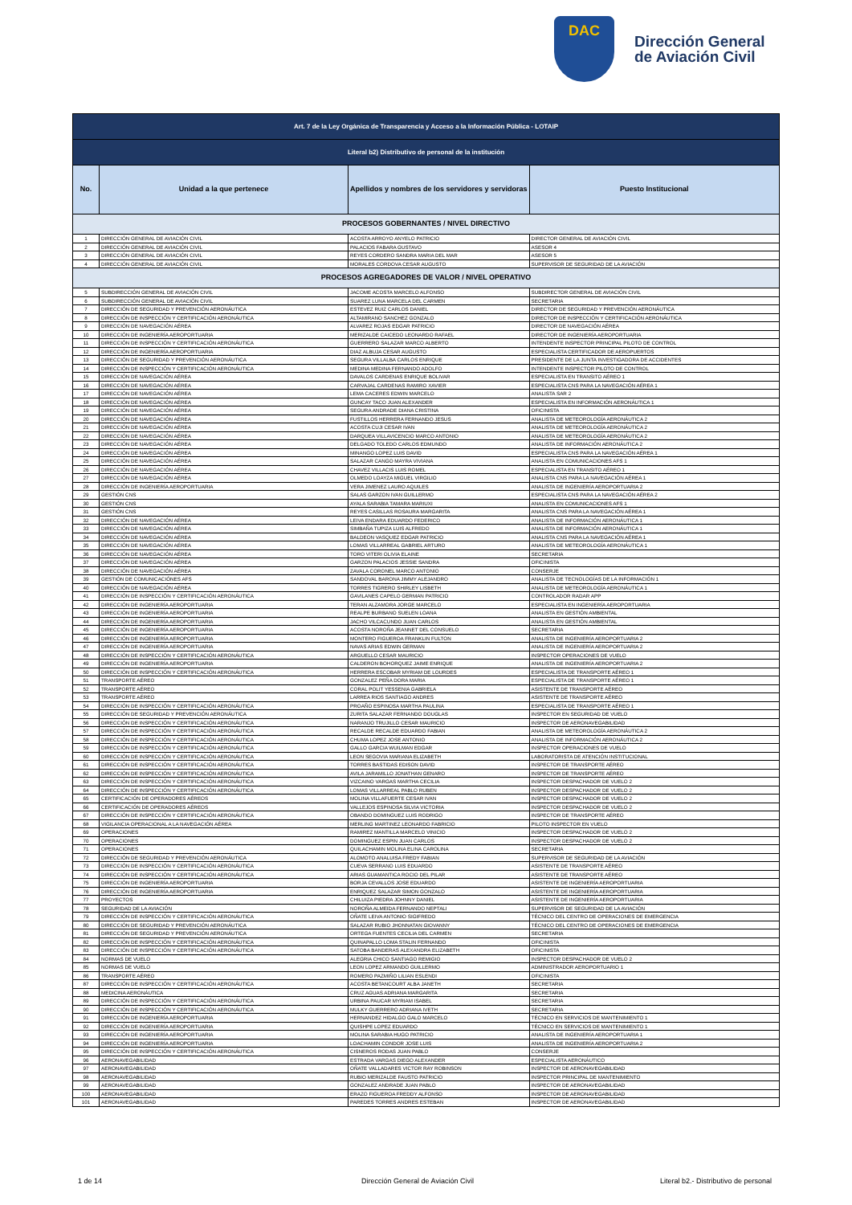DAC
Dirección General
de Aviación Civil
| Art. 7 de la Ley Orgánica de Transparencia y Acceso a la Información Pública - LOTAIP | | | |
| Literal b2) Distributivo de personal de la institución | | | |
| No. | Unidad a la que pertenece | Apellidos y nombres de los servidores y servidoras | Puesto Institucional |
| PROCESOS GOBERNANTES / NIVEL DIRECTIVO | | | |
| 1 | DIRECCIÓN GENERAL DE AVIACIÓN CIVIL | ACOSTA ARROYO ANYELO PATRICIO | DIRECTOR GENERAL DE AVIACIÓN CIVIL |
| 2 | DIRECCIÓN GENERAL DE AVIACIÓN CIVIL | PALACIOS FABARA GUSTAVO | ASESOR 4 |
| 3 | DIRECCIÓN GENERAL DE AVIACIÓN CIVIL | REYES CORDERO SANDRA MARIA DEL MAR | ASESOR 5 |
| 4 | DIRECCIÓN GENERAL DE AVIACIÓN CIVIL | MORALES CORDOVA CESAR AUGUSTO | SUPERVISOR DE SEGURIDAD DE LA AVIACIÓN |
| PROCESOS AGREGADORES DE VALOR / NIVEL OPERATIVO | | | |
| 5 | SUBDIRECCIÓN GENERAL DE AVIACIÓN CIVIL | JACOME ACOSTA MARCELO ALFONSO | SUBDIRECTOR GENERAL DE AVIACIÓN CIVIL |
| 6 | SUBDIRECCIÓN GENERAL DE AVIACIÓN CIVIL | SUAREZ LUNA MARCELA DEL CARMEN | SECRETARIA |
| 7 | DIRECCIÓN DE SEGURIDAD Y PREVENCIÓN AERONÁUTICA | ESTEVEZ RUIZ CARLOS DANIEL | DIRECTOR DE SEGURIDAD Y PREVENCIÓN AERONÁUTICA |
| 8 | DIRECCIÓN DE INSPECCIÓN Y CERTIFICACIÓN AERONÁUTICA | ALTAMIRANO SANCHEZ GONZALO | DIRECTOR DE INSPECCIÓN Y CERTIFICACIÓN AERONÁUTICA |
| 9 | DIRECCIÓN DE NAVEGACIÓN AÉREA | ALVAREZ ROJAS EDGAR PATRICIO | DIRECTOR DE NAVEGACIÓN AÉREA |
| 10 | DIRECCIÓN DE INGENIERÍA AEROPORTUARIA | MERIZALDE CAICEDO LEONARDO RAFAEL | DIRECTOR DE INGENIERÍA AEROPORTUARIA |
| 11 | DIRECCIÓN DE INSPECCIÓN Y CERTIFICACIÓN AERONÁUTICA | GUERRERO SALAZAR MARCO ALBERTO | INTENDENTE INSPECTOR PRINCIPAL PILOTO DE CONTROL |
| 12 | DIRECCIÓN DE INGENIERÍA AEROPORTUARIA | DIAZ ALBUJA CESAR AUGUSTO | ESPECIALISTA CERTIFICADOR DE AEROPUERTOS |
| 13 | DIRECCIÓN DE SEGURIDAD Y PREVENCIÓN AERONÁUTICA | SEGURA VILLALBA CARLOS ENRIQUE | PRESIDENTE DE LA JUNTA INVESTIGADORA DE ACCIDENTES |
| 14 | DIRECCIÓN DE INSPECCIÓN Y CERTIFICACIÓN AERONÁUTICA | MEDINA MEDINA FERNANDO ADOLFO | INTENDENTE INSPECTOR PILOTO DE CONTROL |
| 15 | DIRECCIÓN DE NAVEGACIÓN AÉREA | DAVALOS CARDENAS ENRIQUE BOLIVAR | ESPECIALISTA EN TRANSITO AÉREO 1 |
| 16 | DIRECCIÓN DE NAVEGACIÓN AÉREA | CARVAJAL CARDENAS RAMIRO XAVIER | ESPECIALISTA CNS PARA LA NAVEGACIÓN AÉREA 1 |
| 17 | DIRECCIÓN DE NAVEGACIÓN AÉREA | LEMA CACERES EDWIN MARCELO | ANALISTA SAR 2 |
| 18 | DIRECCIÓN DE NAVEGACIÓN AÉREA | GUNCAY TACO JUAN ALEXANDER | ESPECIALISTA EN INFORMACIÓN AERONÁUTICA 1 |
| 19 | DIRECCIÓN DE NAVEGACIÓN AÉREA | SEGURA ANDRADE DIANA CRISTINA | OFICINISTA |
| 20 | DIRECCIÓN DE NAVEGACIÓN AÉREA | FUSTILLOS HERRERA FERNANDO JESUS | ANALISTA DE METEOROLOGÍA AERONÁUTICA 2 |
| 21 | DIRECCIÓN DE NAVEGACIÓN AÉREA | ACOSTA CUJI CESAR IVAN | ANALISTA DE METEOROLOGÍA AERONÁUTICA 2 |
| 22 | DIRECCIÓN DE NAVEGACIÓN AÉREA | DARQUEA VILLAVICENCIO MARCO ANTONIO | ANALISTA DE METEOROLOGÍA AERONÁUTICA 2 |
| 23 | DIRECCIÓN DE NAVEGACIÓN AÉREA | DELGADO TOLEDO CARLOS EDMUNDO | ANALISTA DE INFORMACIÓN AERONÁUTICA 2 |
| 24 | DIRECCIÓN DE NAVEGACIÓN AÉREA | MINANGO LOPEZ LUIS DAVID | ESPECIALISTA CNS PARA LA NAVEGACIÓN AÉREA 1 |
| 25 | DIRECCIÓN DE NAVEGACIÓN AÉREA | SALAZAR CANGO MAYRA VIVIANA | ANALISTA EN COMUNICACIONES AFS 1 |
| 26 | DIRECCIÓN DE NAVEGACIÓN AÉREA | CHAVEZ VILLACIS LUIS ROMEL | ESPECIALISTA EN TRANSITO AÉREO 1 |
| 27 | DIRECCIÓN DE NAVEGACIÓN AÉREA | OLMEDO LOAYZA MIGUEL VIRGILIO | ANALISTA CNS PARA LA NAVEGACIÓN AÉREA 1 |
| 28 | DIRECCIÓN DE INGENIERÍA AEROPORTUARIA | VERA JIMENEZ LAURO AQUILES | ANALISTA DE INGENIERÍA AEROPORTUARIA 2 |
| 29 | GESTIÓN CNS | SALAS GARZON IVAN GUILLERMO | ESPECIALISTA CNS PARA LA NAVEGACIÓN AÉREA 2 |
| 30 | GESTIÓN CNS | AYALA SARABIA TAMARA MARIUXI | ANALISTA EN COMUNICACIONES AFS 1 |
| 31 | GESTIÓN CNS | REYES CASILLAS ROSAURA MARGARITA | ANALISTA CNS PARA LA NAVEGACIÓN AÉREA 1 |
| 32 | DIRECCIÓN DE NAVEGACIÓN AÉREA | LEIVA ENDARA EDUARDO FEDERICO | ANALISTA DE INFORMACIÓN AERONÁUTICA 1 |
| 33 | DIRECCIÓN DE NAVEGACIÓN AÉREA | SIMBAÑA TUPIZA LUIS ALFREDO | ANALISTA DE INFORMACIÓN AERONÁUTICA 1 |
| 34 | DIRECCIÓN DE NAVEGACIÓN AÉREA | BALDEON VASQUEZ EDGAR PATRICIO | ANALISTA CNS PARA LA NAVEGACIÓN AÉREA 1 |
| 35 | DIRECCIÓN DE NAVEGACIÓN AÉREA | LOMAS VILLARREAL GABRIEL ARTURO | ANALISTA DE METEOROLOGÍA AERONÁUTICA 1 |
| 36 | DIRECCIÓN DE NAVEGACIÓN AÉREA | TORO VITERI OLIVIA ELAINE | SECRETARIA |
| 37 | DIRECCIÓN DE NAVEGACIÓN AÉREA | GARZON PALACIOS JESSIE SANDRA | OFICINISTA |
| 38 | DIRECCIÓN DE NAVEGACIÓN AÉREA | ZAVALA CORONEL MARCO ANTONIO | CONSERJE |
| 39 | GESTIÓN DE COMUNICACIÓNES AFS | SANDOVAL BARONA JIMMY ALEJANDRO | ANALISTA DE TECNOLOGÍAS DE LA INFORMACIÓN 1 |
| 40 | DIRECCIÓN DE NAVEGACIÓN AÉREA | TORRES TIGRERO SHIRLEY LISBETH | ANALISTA DE METEOROLOGÍA AERONÁUTICA 1 |
| 41 | DIRECCIÓN DE INSPECCIÓN Y CERTIFICACIÓN AERONÁUTICA | GAVILANES CAPELO GERMAN PATRICIO | CONTROLADOR RADAR APP |
| 42 | DIRECCIÓN DE INGENIERÍA AEROPORTUARIA | TERAN ALZAMORA JORGE MARCELO | ESPECIALISTA EN INGENIERÍA AEROPORTUARIA |
| 43 | DIRECCIÓN DE INGENIERÍA AEROPORTUARIA | REALPE BURBANO SUELEN LOANA | ANALISTA EN GESTIÓN AMBIENTAL |
| 44 | DIRECCIÓN DE INGENIERÍA AEROPORTUARIA | JACHO VILCACUNDO JUAN CARLOS | ANALISTA EN GESTIÓN AMBIENTAL |
| 45 | DIRECCIÓN DE INGENIERÍA AEROPORTUARIA | ACOSTA NOROÑA JEANNET DEL CONSUELO | SECRETARIA |
| 46 | DIRECCIÓN DE INGENIERÍA AEROPORTUARIA | MONTERO FIGUEROA FRANKLIN FULTON | ANALISTA DE INGENIERÍA AEROPORTUARIA 2 |
| 47 | DIRECCIÓN DE INGENIERÍA AEROPORTUARIA | NAVAS ARIAS EDWIN GERMAN | ANALISTA DE INGENIERÍA AEROPORTUARIA 2 |
| 48 | DIRECCIÓN DE INSPECCIÓN Y CERTIFICACIÓN AERONÁUTICA | ARGUELLO CESAR MAURICIO | INSPECTOR OPERACIONES DE VUELO |
| 49 | DIRECCIÓN DE INGENIERÍA AEROPORTUARIA | CALDERON BOHORQUEZ JAIME ENRIQUE | ANALISTA DE INGENIERÍA AEROPORTUARIA 2 |
| 50 | DIRECCIÓN DE INSPECCIÓN Y CERTIFICACIÓN AERONÁUTICA | HERRERA ESCOBAR MYRIAM DE LOURDES | ESPECIALISTA DE TRANSPORTE AÉREO 1 |
| 51 | TRANSPORTE AÉREO | GONZALEZ PEÑA DORA MARIA | ESPECIALISTA DE TRANSPORTE AÉREO 1 |
| 52 | TRANSPORTE AÉREO | CORAL POLIT YESSENIA GABRIELA | ASISTENTE DE TRANSPORTE AÉREO |
| 53 | TRANSPORTE AÉREO | LARREA RIOS SANTIAGO ANDRES | ASISTENTE DE TRANSPORTE AÉREO |
| 54 | DIRECCIÓN DE INSPECCIÓN Y CERTIFICACIÓN AERONÁUTICA | PROAÑO ESPINOSA MARTHA PAULINA | ESPECIALISTA DE TRANSPORTE AÉREO 1 |
| 55 | DIRECCIÓN DE SEGURIDAD Y PREVENCIÓN AERONÁUTICA | ZURITA SALAZAR FERNANDO DOUGLAS | INSPECTOR EN SEGURIDAD DE VUELO |
| 56 | DIRECCIÓN DE INSPECCIÓN Y CERTIFICACIÓN AERONÁUTICA | NARANJO TRUJILLO CESAR MAURICIO | INSPECTOR DE AERONAVEGABILIDAD |
| 57 | DIRECCIÓN DE INSPECCIÓN Y CERTIFICACIÓN AERONÁUTICA | RECALDE RECALDE EDUARDO FABIAN | ANALISTA DE METEOROLOGÍA AERONÁUTICA 2 |
| 58 | DIRECCIÓN DE INSPECCIÓN Y CERTIFICACIÓN AERONÁUTICA | CHUMA LOPEZ JOSE ANTONIO | ANALISTA DE INFORMACIÓN AERONÁUTICA 2 |
| 59 | DIRECCIÓN DE INSPECCIÓN Y CERTIFICACIÓN AERONÁUTICA | GALLO GARCIA WUILMAN EDGAR | INSPECTOR OPERACIONES DE VUELO |
| 60 | DIRECCIÓN DE INSPECCIÓN Y CERTIFICACIÓN AERONÁUTICA | LEON SEGOVIA MARIANA ELIZABETH | LABORATORISTA DE ATENCIÓN INSTITUCIONAL |
| 61 | DIRECCIÓN DE INSPECCIÓN Y CERTIFICACIÓN AERONÁUTICA | TORRES BASTIDAS EDISON DAVID | INSPECTOR DE TRANSPORTE AÉREO |
| 62 | DIRECCIÓN DE INSPECCIÓN Y CERTIFICACIÓN AERONÁUTICA | AVILA JARAMILLO JONATHAN GENARO | INSPECTOR DE TRANSPORTE AÉREO |
| 63 | DIRECCIÓN DE INSPECCIÓN Y CERTIFICACIÓN AERONÁUTICA | VIZCAINO VARGAS MARTHA CECILIA | INSPECTOR DESPACHADOR DE VUELO 2 |
| 64 | DIRECCIÓN DE INSPECCIÓN Y CERTIFICACIÓN AERONÁUTICA | LOMAS VILLARREAL PABLO RUBEN | INSPECTOR DESPACHADOR DE VUELO 2 |
| 65 | CERTIFICACIÓN DE OPERADORES AÉREOS | MOLINA VILLAFUERTE CESAR IVAN | INSPECTOR DESPACHADOR DE VUELO 2 |
| 66 | CERTIFICACIÓN DE OPERADORES AÉREOS | VALLEJOS ESPINOSA SILVIA VICTORIA | INSPECTOR DESPACHADOR DE VUELO 2 |
| 67 | DIRECCIÓN DE INSPECCIÓN Y CERTIFICACIÓN AERONÁUTICA | OBANDO DOMINGUEZ LUIS RODRIGO | INSPECTOR DE TRANSPORTE AÉREO |
| 68 | VIGILANCIA OPERACIONAL A LA NAVEGACIÓN AÉREA | MERLING MARTINEZ LEONARDO FABRICIO | PILOTO INSPECTOR EN VUELO |
| 69 | OPERACIONES | RAMIREZ MANTILLA MARCELO VINICIO | INSPECTOR DESPACHADOR DE VUELO 2 |
| 70 | OPERACIONES | DOMINGUEZ ESPIN JUAN CARLOS | INSPECTOR DESPACHADOR DE VUELO 2 |
| 71 | OPERACIONES | QUILACHAMIN MOLINA ELINA CAROLINA | SECRETARIA |
| 72 | DIRECCIÓN DE SEGURIDAD Y PREVENCIÓN AERONÁUTICA | ALOMOTO ANALUISA FREDY FABIAN | SUPERVISOR DE SEGURIDAD DE LA AVIACIÓN |
| 73 | DIRECCIÓN DE INSPECCIÓN Y CERTIFICACIÓN AERONÁUTICA | CUEVA SERRANO LUIS EDUARDO | ASISTENTE DE TRANSPORTE AÉREO |
| 74 | DIRECCIÓN DE INSPECCIÓN Y CERTIFICACIÓN AERONÁUTICA | ARIAS GUAMANTICA ROCIO DEL PILAR | ASISTENTE DE TRANSPORTE AÉREO |
| 75 | DIRECCIÓN DE INGENIERÍA AEROPORTUARIA | BORJA CEVALLOS JOSE EDUARDO | ASISTENTE DE INGENIERÍA AEROPORTUARIA |
| 76 | DIRECCIÓN DE INGENIERÍA AEROPORTUARIA | ENRIQUEZ SALAZAR SIMON GONZALO | ASISTENTE DE INGENIERÍA AEROPORTUARIA |
| 77 | PROYECTOS | CHILUIZA PIEDRA JOHNNY DANIEL | ASISTENTE DE INGENIERÍA AEROPORTUARIA |
| 78 | SEGURIDAD DE LA AVIACIÓN | NOROÑA ALMEIDA FERNANDO NEPTALI | SUPERVISOR DE SEGURIDAD DE LA AVIACIÓN |
| 79 | DIRECCIÓN DE INSPECCIÓN Y CERTIFICACIÓN AERONÁUTICA | OÑATE LEIVA ANTONIO SIGIFREDO | TÉCNICO DEL CENTRO DE OPERACIONES DE EMERGENCIA |
| 80 | DIRECCIÓN DE SEGURIDAD Y PREVENCIÓN AERONÁUTICA | SALAZAR RUBIO JHONNATAN GIOVANNY | TÉCNICO DEL CENTRO DE OPERACIONES DE EMERGENCIA |
| 81 | DIRECCIÓN DE SEGURIDAD Y PREVENCIÓN AERONÁUTICA | ORTEGA FUENTES CECILIA DEL CARMEN | SECRETARIA |
| 82 | DIRECCIÓN DE INSPECCIÓN Y CERTIFICACIÓN AERONÁUTICA | QUINAPALLO LOMA STALIN FERNANDO | OFICINISTA |
| 83 | DIRECCIÓN DE INSPECCIÓN Y CERTIFICACIÓN AERONÁUTICA | SATOBA BANDERAS ALEXANDRA ELIZABETH | OFICINISTA |
| 84 | NORMAS DE VUELO | ALEGRIA CHICO SANTIAGO REMIGIO | INSPECTOR DESPACHADOR DE VUELO 2 |
| 85 | NORMAS DE VUELO | LEON LOPEZ ARMANDO GUILLERMO | ADMINISTRADOR AEROPORTUARIO 1 |
| 86 | TRANSPORTE AÉREO | ROMERO PAZMIÑO LILIAN ESLENDI | OFICINISTA |
| 87 | DIRECCIÓN DE INSPECCIÓN Y CERTIFICACIÓN AERONÁUTICA | ACOSTA BETANCOURT ALBA JANETH | SECRETARIA |
| 88 | MEDICINA AERONÁUTICA | CRUZ AGUAS ADRIANA MARGARITA | SECRETARIA |
| 89 | DIRECCIÓN DE INSPECCIÓN Y CERTIFICACIÓN AERONÁUTICA | URBINA PAUCAR MYRIAM ISABEL | SECRETARIA |
| 90 | DIRECCIÓN DE INSPECCIÓN Y CERTIFICACIÓN AERONÁUTICA | MULKY GUERRERO ADRIANA IVETH | SECRETARIA |
| 91 | DIRECCIÓN DE INGENIERÍA AEROPORTUARIA | HERNANDEZ HIDALGO GALO MARCELO | TÉCNICO EN SERVICIOS DE MANTENIMIENTO 1 |
| 92 | DIRECCIÓN DE INGENIERÍA AEROPORTUARIA | QUISHPE LOPEZ EDUARDO | TÉCNICO EN SERVICIOS DE MANTENIMIENTO 1 |
| 93 | DIRECCIÓN DE INGENIERÍA AEROPORTUARIA | MOLINA SARABIA HUGO PATRICIO | ANALISTA DE INGENIERÍA AEROPORTUARIA 1 |
| 94 | DIRECCIÓN DE INGENIERÍA AEROPORTUARIA | LOACHAMIN CONDOR JOSE LUIS | ANALISTA DE INGENIERÍA AEROPORTUARIA 2 |
| 95 | DIRECCIÓN DE INSPECCIÓN Y CERTIFICACIÓN AERONÁUTICA | CISNEROS RODAS JUAN PABLO | CONSERJE |
| 96 | AERONAVEGABILIDAD | ESTRADA VARGAS DIEGO ALEXANDER | ESPECIALISTA AERONÁUTICO |
| 97 | AERONAVEGABILIDAD | OÑATE VALLADARES VICTOR RAY ROBINSON | INSPECTOR DE AERONAVEGABILIDAD |
| 98 | AERONAVEGABILIDAD | RUBIO MERIZALDE FAUSTO PATRICIO | INSPECTOR PRINCIPAL DE MANTENIMIENTO |
| 99 | AERONAVEGABILIDAD | GONZALEZ ANDRADE JUAN PABLO | INSPECTOR DE AERONAVEGABILIDAD |
| 100 | AERONAVEGABILIDAD | ERAZO FIGUEROA FREDDY ALFONSO | INSPECTOR DE AERONAVEGABILIDAD |
| 101 | AERONAVEGABILIDAD | PAREDES TORRES ANDRES ESTEBAN | INSPECTOR DE AERONAVEGABILIDAD |
1 de 14 Dirección General de Aviación Civil Literal b2.- Distributivo de personal